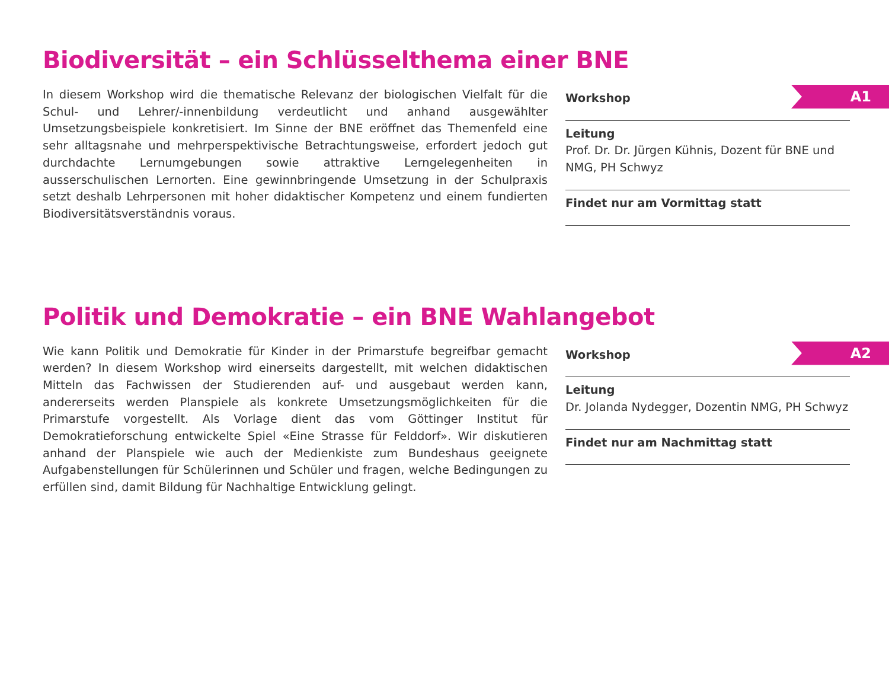Biodiversität – ein Schlüsselthema einer BNE
A1
In diesem Workshop wird die thematische Relevanz der biologischen Vielfalt für die Schul- und Lehrer/-innenbildung verdeutlicht und anhand ausgewählter Umsetzungsbeispiele konkretisiert. Im Sinne der BNE eröffnet das Themenfeld eine sehr alltagsnahe und mehrperspektivische Betrachtungsweise, erfordert jedoch gut durchdachte Lernumgebungen sowie attraktive Lerngelegenheiten in ausserschulischen Lernorten. Eine gewinnbringende Umsetzung in der Schulpraxis setzt deshalb Lehrpersonen mit hoher didaktischer Kompetenz und einem fundierten Biodiversitätsverständnis voraus.
Workshop
Leitung
Prof. Dr. Dr. Jürgen Kühnis, Dozent für BNE und NMG, PH Schwyz
Findet nur am Vormittag statt
Politik und Demokratie – ein BNE Wahlangebot
A2
Wie kann Politik und Demokratie für Kinder in der Primarstufe begreifbar gemacht werden? In diesem Workshop wird einerseits dargestellt, mit welchen didaktischen Mitteln das Fachwissen der Studierenden auf- und ausgebaut werden kann, andererseits werden Planspiele als konkrete Umsetzungsmöglichkeiten für die Primarstufe vorgestellt. Als Vorlage dient das vom Göttinger Institut für Demokratieforschung entwickelte Spiel «Eine Strasse für Felddorf». Wir diskutieren anhand der Planspiele wie auch der Medienkiste zum Bundeshaus geeignete Aufgabenstellungen für Schülerinnen und Schüler und fragen, welche Bedingungen zu erfüllen sind, damit Bildung für Nachhaltige Entwicklung gelingt.
Workshop
Leitung
Dr. Jolanda Nydegger, Dozentin NMG, PH Schwyz
Findet nur am Nachmittag statt